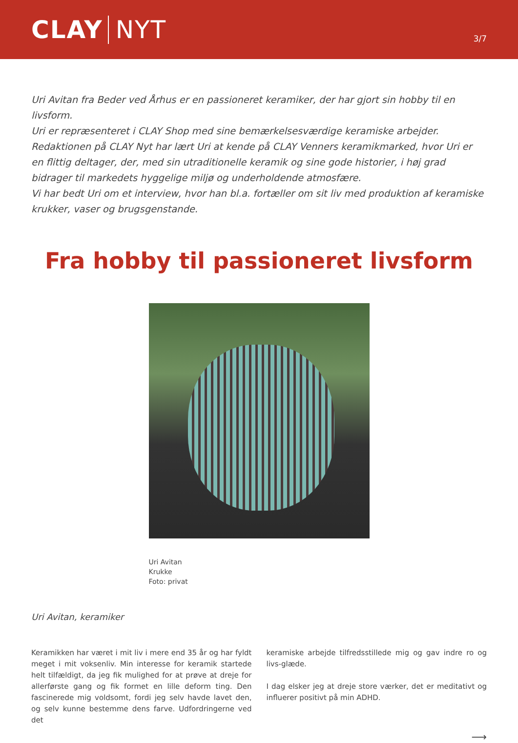CLAY NYT
3/7
Uri Avitan fra Beder ved Århus er en passioneret keramiker, der har gjort sin hobby til en livsform.
Uri er repræsenteret i CLAY Shop med sine bemærkelsesværdige keramiske arbejder.
Redaktionen på CLAY Nyt har lært Uri at kende på CLAY Venners keramikmarked, hvor Uri er en flittig deltager, der, med sin utraditionelle keramik og sine gode historier, i høj grad bidrager til markedets hyggelige miljø og underholdende atmosfære.
Vi har bedt Uri om et interview, hvor han bl.a. fortæller om sit liv med produktion af keramiske krukker, vaser og brugsgenstande.
Fra hobby til passioneret livsform
Uri Avitan
Krukke
Foto: privat
Uri Avitan, keramiker
Keramikken har været i mit liv i mere end 35 år og har fyldt meget i mit voksenliv. Min interesse for keramik startede helt tilfældigt, da jeg fik mulighed for at prøve at dreje for allerførste gang og fik formet en lille deform ting. Den fascinerede mig voldsomt, fordi jeg selv havde lavet den, og selv kunne bestemme dens farve. Udfordringerne ved det
keramiske arbejde tilfredsstillede mig og gav indre ro og livs-glæde.
I dag elsker jeg at dreje store værker, det er meditativt og influerer positivt på min ADHD.
⟶